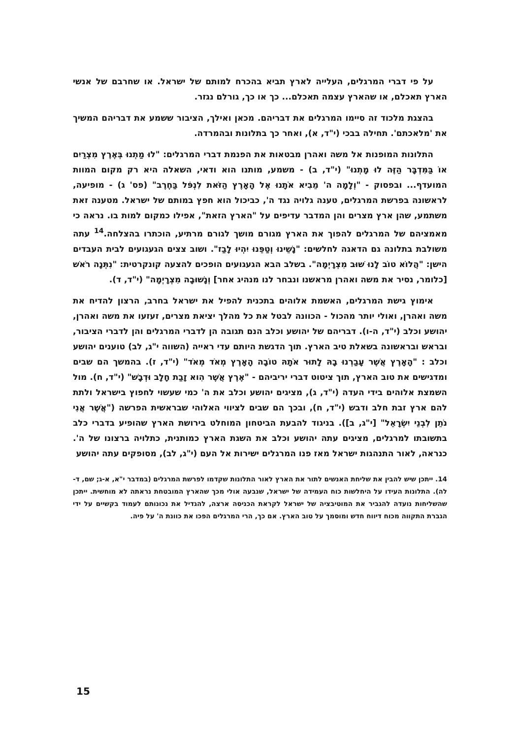על פי דברי המרגלים, העלייה לארץ תביא בהכרח למותם של ישראל. או שחרבם של אנשי הארץ תאכלם, או שהארץ עצמה תאכלם... כך או כך, גורלם נגזר.
בהצגת מלכוד זה סיימו המרגלים את דבריהם. מכאן ואילך, הציבור ששמע את דבריהם המשיך את 'מלאכתם'. תחילה בבכי (י"ד, א), ואחר כך בתלונות ובהמרדה.
התלונות המופנות אל משה ואהרן מבטאות את הפנמת דברי המרגלים: "לוּ מַתְנוּ בְּאֶרֶץ מִצְרַיִם אוֹ בַּמִּדְבָּר הַזֶּה לוּ מָתְנוּ" (י"ד, ב) - משמע, מותנו הוא ודאי, השאלה היא רק מקום המוות המועדף... ובפסוק - "וְלָמָה ה' מֵבִיא אֹתָנוּ אֶל הָאָרֶץ הַזֹּאת לִנְפֹּל בַּחֶרֶב" (פס' ג) - מופיעה, לראשונה בפרשת המרגלים, טענה גלויה נגד ה', כביכול הוא חפץ במותם של ישראל. מטענה זאת משתמע, שהן ארץ מצרים והן המדבר עדיפים על "הארץ הזאת", אפילו כמקום למות בו. נראה כי מאמציהם של המרגלים להפוך את הארץ מגורם מושך לגורם מרתיע, הוכתרו בהצלחה.<sup>14</sup> עתה משולבת בתלונה גם הדאגה לחלשים: "נָשֵׁינוּ וְטַפֵּנוּ יִהְיוּ לָבַז". ושוב צצים הגעגועים לבית העבדים הישן: "הֲלוֹא טוֹב לָנוּ שׁוּב מִצְרָיְמָה". בשלב הבא הגעגועים הופכים להצעה קונקרטית: "נִתְּנָה רֹאשׁ [כלומר, נסיר את משה ואהרן מראשנו ונבחר לנו מנהיג אחר] וְנָשׁוּבָה מִצְרָיְמָה" (י"ד, ד).
אימוץ גישת המרגלים, האשמת אלוהים בתכנית להפיל את ישראל בחרב, הרצון להדיח את משה ואהרן, ואולי יותר מהכול - הכוונה לבטל את כל מהלך יציאת מצרים, זעזעו את משה ואהרן, יהושע וכלב (י"ד, ה-ו). דבריהם של יהושע וכלב הנם תגובה הן לדברי המרגלים והן לדברי הציבור, ובראש ובראשונה בשאלת טיב הארץ. תוך הדגשת היותם עדי ראייה (השווה י"ג, לב) טוענים יהושע וכלב : "הָאָרֶץ אֲשֶׁר עָבַרְנוּ בָהּ לָתוּר אֹתָהּ טוֹבָה הָאָרֶץ מְאֹד מְאֹד" (י"ד, ז). בהמשך הם שבים ומדגישים את טוב הארץ, תוך ציטוט דברי יריביהם - "אֶרֶץ אֲשֶׁר הִוא זָבַת חָלָב וּדְבָשׁ" (י"ד, ח). מול השמצת אלוהים בידי העדה (י"ד, ג), מציגים יהושע וכלב את ה' כמי שעשוי לחפוץ בישראל ולתת להם ארץ זבת חלב ודבש (י"ד, ח), ובכך הם שבים לציווי האלוהי שבראשית הפרשה ("אֲשֶׁר אֲנִי נֹתֵן לִבְנֵי יִשְׂרָאֵל" [י"ג, ב]). בניגוד להבעת הביטחון המוחלט בירושת הארץ שהופיע בדברי כלב בתשובתו למרגלים, מציגים עתה יהושע וכלב את השגת הארץ כמותנית, כתלויה ברצונו של ה'. כנראה, לאור התנהגות ישראל מאז פנו המרגלים ישירות אל העם (י"ג, לב), מסופקים עתה יהושע
14. ייתכן שיש להבין את שליחת האנשים לתור את הארץ לאור התלונות שקדמו לפרשת המרגלים (במדבר י"א, א-ג; שם, ד-לה). התלונות העידו על היחלשות כוח העמידה של ישראל, שנבעה אולי מכך שהארץ המובטחת נראתה לא מוחשית. ייתכן שהשליחות נועדה להגביר את המוטיבציה של ישראל לקראת הכניסה ארצה, להגדיל את נכונותם לעמוד בקשיים על ידי הגברת התקווה מכוח דיווח חדש ומוסמך על טוב הארץ. אם כך, הרי המרגלים הפכו את כוונת ה' על פיה.
15